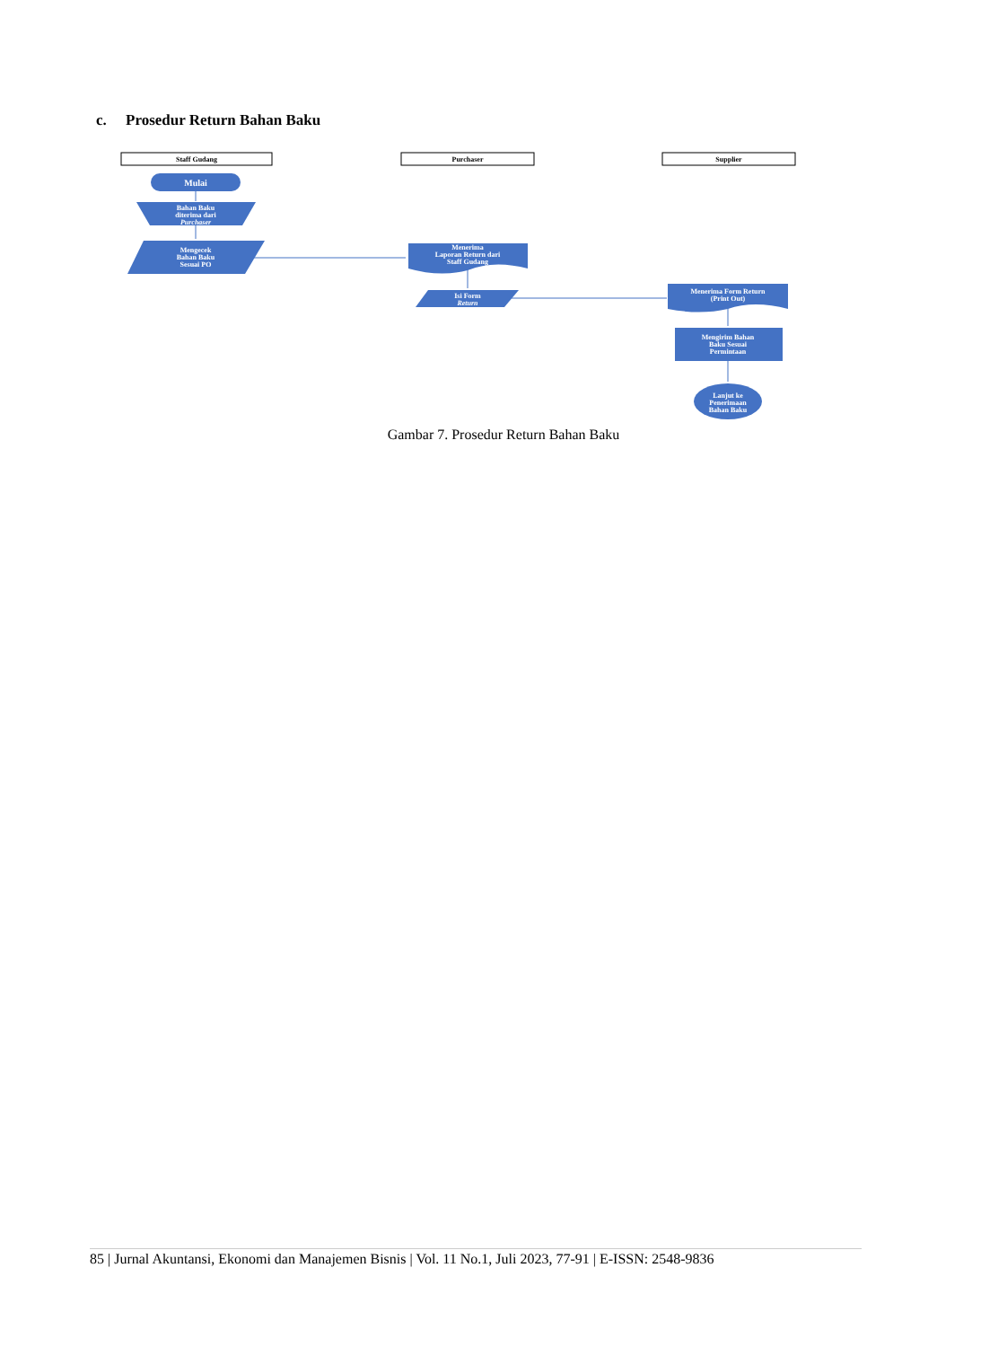c. Prosedur Return Bahan Baku
Staff Gudang
Purchaser
Supplier
Mulai
Bahan Baku
diterima dari
Purchaser
Mengecek
Bahan Baku
Sesuai PO
Menerima
Laporan Return dari
Staff Gudang
Isi Form
Return
Menerima Form Return
(Print Out)
Mengirim Bahan
Baku Sesuai
Permintaan
Lanjut ke
Penerimaan
Bahan Baku
Gambar 7. Prosedur Return Bahan Baku
85 | Jurnal Akuntansi, Ekonomi dan Manajemen Bisnis | Vol. 11 No.1, Juli 2023, 77-91 | E-ISSN: 2548-9836